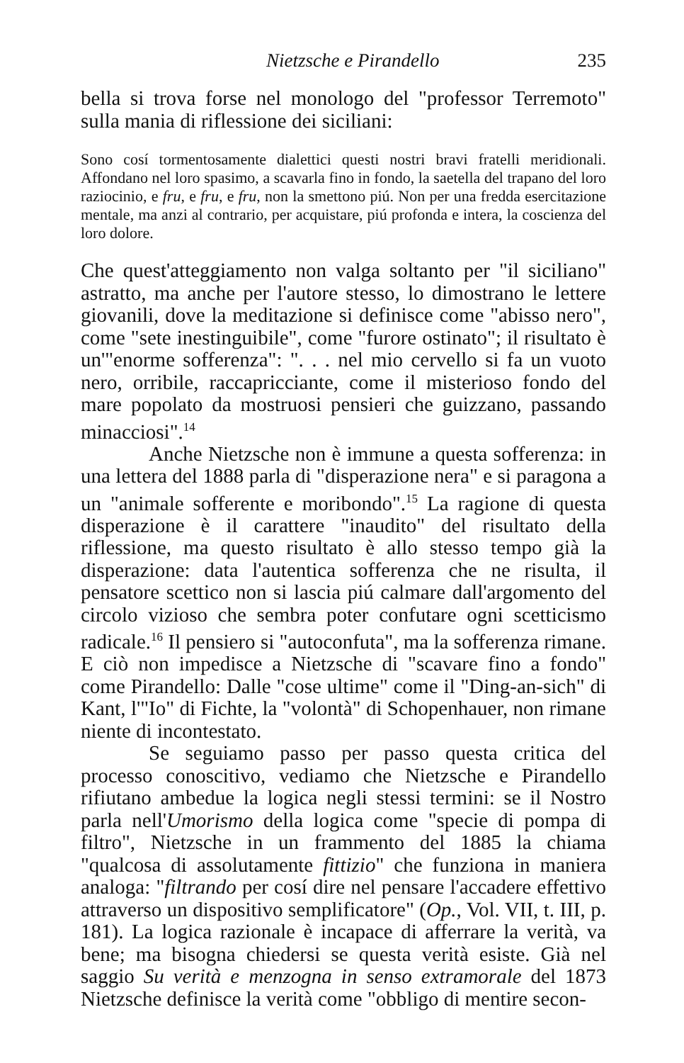Nietzsche e Pirandello 235
bella si trova forse nel monologo del "professor Terremoto" sulla mania di riflessione dei siciliani:
Sono cosí tormentosamente dialettici questi nostri bravi fratelli meridionali. Affondano nel loro spasimo, a scavarla fino in fondo, la saetella del trapano del loro raziocinio, e fru, e fru, e fru, non la smettono piú. Non per una fredda esercitazione mentale, ma anzi al contrario, per acquistare, piú profonda e intera, la coscienza del loro dolore.
Che quest'atteggiamento non valga soltanto per "il siciliano" astratto, ma anche per l'autore stesso, lo dimostrano le lettere giovanili, dove la meditazione si definisce come "abisso nero", come "sete inestinguibile", come "furore ostinato"; il risultato è un'"enorme sofferenza": ". . . nel mio cervello si fa un vuoto nero, orribile, raccapricciante, come il misterioso fondo del mare popolato da mostruosi pensieri che guizzano, passando minacciosi".<sup>14</sup>
Anche Nietzsche non è immune a questa sofferenza: in una lettera del 1888 parla di "disperazione nera" e si paragona a un "animale sofferente e moribondo".<sup>15</sup> La ragione di questa disperazione è il carattere "inaudito" del risultato della riflessione, ma questo risultato è allo stesso tempo già la disperazione: data l'autentica sofferenza che ne risulta, il pensatore scettico non si lascia piú calmare dall'argomento del circolo vizioso che sembra poter confutare ogni scetticismo radicale.<sup>16</sup> Il pensiero si "autoconfuta", ma la sofferenza rimane. E ciò non impedisce a Nietzsche di "scavare fino a fondo" come Pirandello: Dalle "cose ultime" come il "Ding-an-sich" di Kant, l'"Io" di Fichte, la "volontà" di Schopenhauer, non rimane niente di incontestato.
Se seguiamo passo per passo questa critica del processo conoscitivo, vediamo che Nietzsche e Pirandello rifiutano ambedue la logica negli stessi termini: se il Nostro parla nell'Umorismo della logica come "specie di pompa di filtro", Nietzsche in un frammento del 1885 la chiama "qualcosa di assolutamente fittizio" che funziona in maniera analoga: "filtrando per cosí dire nel pensare l'accadere effettivo attraverso un dispositivo semplificatore" (Op., Vol. VII, t. III, p. 181). La logica razionale è incapace di afferrare la verità, va bene; ma bisogna chiedersi se questa verità esiste. Già nel saggio Su verità e menzogna in senso extramorale del 1873 Nietzsche definisce la verità come "obbligo di mentire secon-